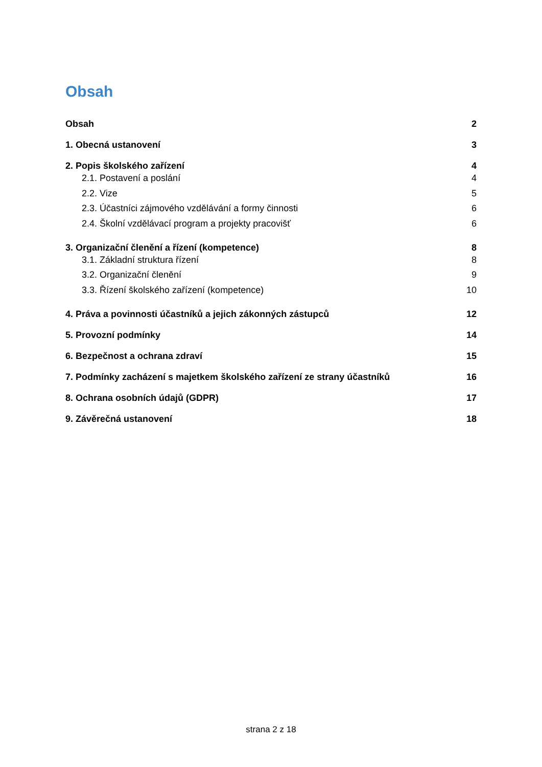Obsah
Obsah 2
1. Obecná ustanovení 3
2. Popis školského zařízení 4
2.1. Postavení a poslání 4
2.2. Vize 5
2.3. Účastníci zájmového vzdělávání a formy činnosti 6
2.4. Školní vzdělávací program a projekty pracovišť 6
3. Organizační členění a řízení (kompetence) 8
3.1. Základní struktura řízení 8
3.2. Organizační členění 9
3.3. Řízení školského zařízení (kompetence) 10
4. Práva a povinnosti účastníků a jejich zákonných zástupců 12
5. Provozní podmínky 14
6. Bezpečnost a ochrana zdraví 15
7. Podmínky zacházení s majetkem školského zařízení ze strany účastníků 16
8. Ochrana osobních údajů (GDPR) 17
9. Závěrečná ustanovení 18
strana 2 z 18